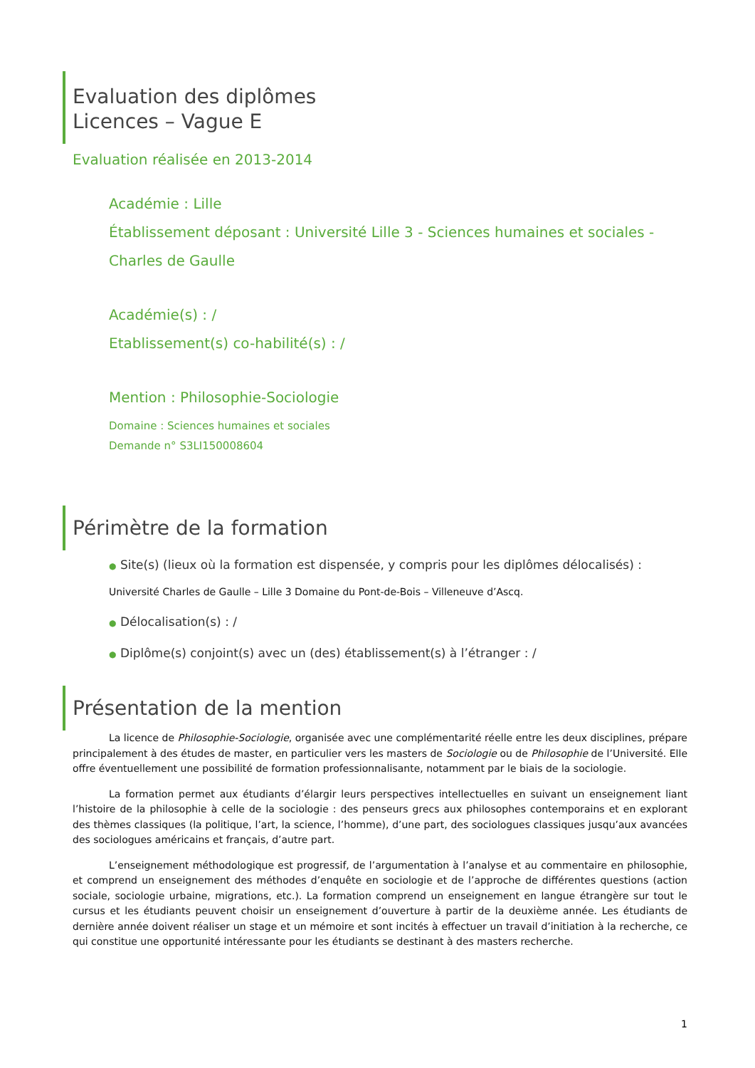Evaluation des diplômes
Licences – Vague E
Evaluation réalisée en 2013-2014
Académie : Lille
Établissement déposant : Université Lille 3 - Sciences humaines et sociales -
Charles de Gaulle
Académie(s) : /
Etablissement(s) co-habilité(s) : /
Mention : Philosophie-Sociologie
Domaine : Sciences humaines et sociales
Demande n° S3LI150008604
Périmètre de la formation
● Site(s) (lieux où la formation est dispensée, y compris pour les diplômes délocalisés) :
Université Charles de Gaulle – Lille 3 Domaine du Pont-de-Bois – Villeneuve d’Ascq.
● Délocalisation(s) : /
● Diplôme(s) conjoint(s) avec un (des) établissement(s) à l’étranger : /
Présentation de la mention
La licence de Philosophie-Sociologie, organisée avec une complémentarité réelle entre les deux disciplines, prépare principalement à des études de master, en particulier vers les masters de Sociologie ou de Philosophie de l’Université. Elle offre éventuellement une possibilité de formation professionnalisante, notamment par le biais de la sociologie.
La formation permet aux étudiants d’élargir leurs perspectives intellectuelles en suivant un enseignement liant l’histoire de la philosophie à celle de la sociologie : des penseurs grecs aux philosophes contemporains et en explorant des thèmes classiques (la politique, l’art, la science, l’homme), d’une part, des sociologues classiques jusqu’aux avancées des sociologues américains et français, d’autre part.
L’enseignement méthodologique est progressif, de l’argumentation à l’analyse et au commentaire en philosophie, et comprend un enseignement des méthodes d’enquête en sociologie et de l’approche de différentes questions (action sociale, sociologie urbaine, migrations, etc.). La formation comprend un enseignement en langue étrangère sur tout le cursus et les étudiants peuvent choisir un enseignement d’ouverture à partir de la deuxième année. Les étudiants de dernière année doivent réaliser un stage et un mémoire et sont incités à effectuer un travail d’initiation à la recherche, ce qui constitue une opportunité intéressante pour les étudiants se destinant à des masters recherche.
1